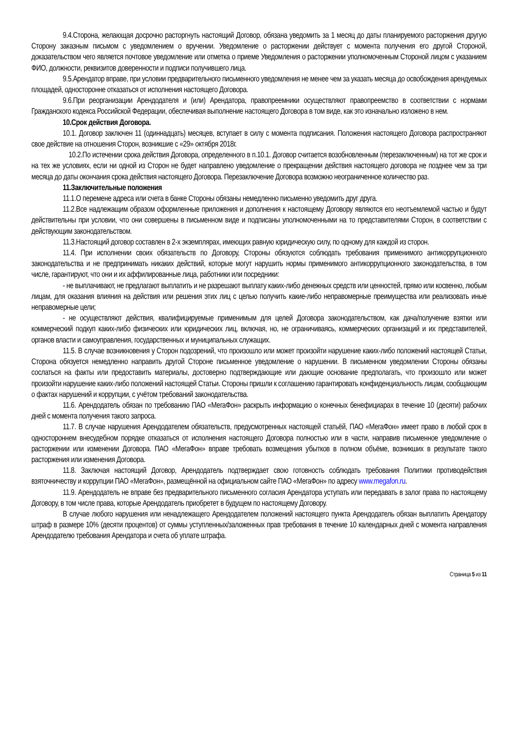9.4.Сторона, желающая досрочно расторгнуть настоящий Договор, обязана уведомить за 1 месяц до даты планируемого расторжения другую Сторону заказным письмом с уведомлением о вручении. Уведомление о расторжении действует с момента получения его другой Стороной, доказательством чего является почтовое уведомление или отметка о приеме Уведомления о расторжении уполномоченным Стороной лицом с указанием ФИО, должности, реквизитов доверенности и подписи получившего лица.
9.5.Арендатор вправе, при условии предварительного письменного уведомления не менее чем за указать месяца до освобождения арендуемых площадей, односторонне отказаться от исполнения настоящего Договора.
9.6.При реорганизации Арендодателя и (или) Арендатора, правопреемники осуществляют правопреемство в соответствии с нормами Гражданского кодекса Российской Федерации, обеспечивая выполнение настоящего Договора в том виде, как это изначально изложено в нем.
10.Срок действия Договора.
10.1. Договор заключен 11 (одиннадцать) месяцев, вступает в силу с момента подписания. Положения настоящего Договора распространяют свое действие на отношения Сторон, возникшие с «29» октября 2018г.
10.2.По истечении срока действия Договора, определенного в п.10.1. Договор считается возобновленным (перезаключенным) на тот же срок и на тех же условиях, если ни одной из Сторон не будет направлено уведомление о прекращении действия настоящего договора не позднее чем за три месяца до даты окончания срока действия настоящего Договора. Перезаключение Договора возможно неограниченное количество раз.
11.Заключительные положения
11.1.О перемене адреса или счета в банке Стороны обязаны немедленно письменно уведомить друг друга.
11.2.Все надлежащим образом оформленные приложения и дополнения к настоящему Договору являются его неотъемлемой частью и будут действительны при условии, что они совершены в письменном виде и подписаны уполномоченными на то представителями Сторон, в соответствии с действующим законодательством.
11.3.Настоящий договор составлен в 2-х экземплярах, имеющих равную юридическую силу, по одному для каждой из сторон.
11.4. При исполнении своих обязательств по Договору, Стороны обязуются соблюдать требования применимого антикоррупционного законодательства и не предпринимать никаких действий, которые могут нарушить нормы применимого антикоррупционного законодательства, в том числе, гарантируют, что они и их аффилированные лица, работники или посредники:
- не выплачивают, не предлагают выплатить и не разрешают выплату каких-либо денежных средств или ценностей, прямо или косвенно, любым лицам, для оказания влияния на действия или решения этих лиц с целью получить какие-либо неправомерные преимущества или реализовать иные неправомерные цели;
- не осуществляют действия, квалифицируемые применимым для целей Договора законодательством, как дача/получение взятки или коммерческий подкуп каких-либо физических или юридических лиц, включая, но, не ограничиваясь, коммерческих организаций и их представителей, органов власти и самоуправления, государственных и муниципальных служащих.
11.5. В случае возникновения у Сторон подозрений, что произошло или может произойти нарушение каких-либо положений настоящей Статьи, Сторона обязуется немедленно направить другой Стороне письменное уведомление о нарушении. В письменном уведомлении Стороны обязаны сослаться на факты или предоставить материалы, достоверно подтверждающие или дающие основание предполагать, что произошло или может произойти нарушение каких-либо положений настоящей Статьи. Стороны пришли к соглашению гарантировать конфиденциальность лицам, сообщающим о фактах нарушений и коррупции, с учётом требований законодательства.
11.6. Арендодатель обязан по требованию ПАО «МегаФон» раскрыть информацию о конечных бенефициарах в течение 10 (десяти) рабочих дней с момента получения такого запроса.
11.7. В случае нарушения Арендодателем обязательств, предусмотренных настоящей статьёй, ПАО «МегаФон» имеет право в любой срок в одностороннем внесудебном порядке отказаться от исполнения настоящего Договора полностью или в части, направив письменное уведомление о расторжении или изменении Договора. ПАО «МегаФон» вправе требовать возмещения убытков в полном объёме, возникших в результате такого расторжения или изменения Договора.
11.8. Заключая настоящий Договор, Арендодатель подтверждает свою готовность соблюдать требования Политики противодействия взяточничеству и коррупции ПАО «МегаФон», размещённой на официальном сайте ПАО «МегаФон» по адресу www.megafon.ru.
11.9. Арендодатель не вправе без предварительного письменного согласия Арендатора уступать или передавать в залог права по настоящему Договору, в том числе права, которые Арендодатель приобретет в будущем по настоящему Договору.
В случае любого нарушения или ненадлежащего Арендодателем положений настоящего пункта Арендодатель обязан выплатить Арендатору штраф в размере 10% (десяти процентов) от суммы уступленных/заложенных прав требования в течение 10 календарных дней с момента направления Арендодателю требования Арендатора и счета об уплате штрафа.
Страница 5 из 11